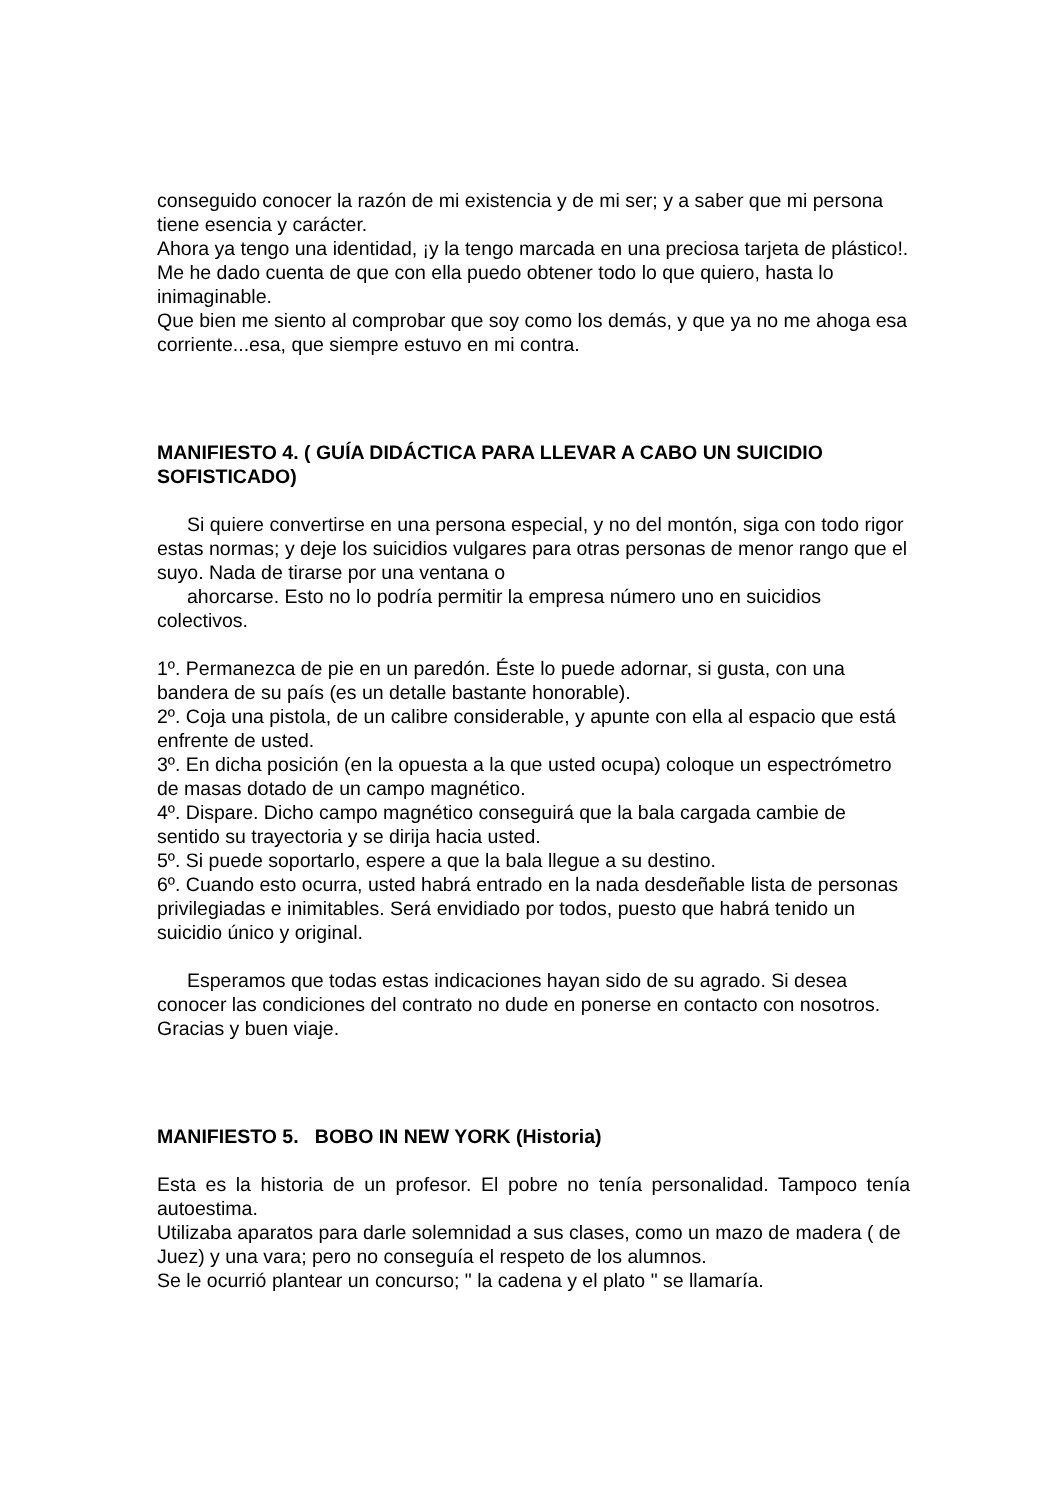conseguido conocer la razón de mi existencia y de mi ser; y a saber que mi persona tiene esencia y carácter.
Ahora ya tengo una identidad, ¡y la tengo marcada en una preciosa tarjeta de plástico!.
Me he dado cuenta de que con ella puedo obtener todo lo que quiero, hasta lo inimaginable.
Que bien me siento al comprobar que soy como los demás, y que ya no me ahoga esa corriente...esa, que siempre estuvo en mi contra.
MANIFIESTO 4. ( GUÍA DIDÁCTICA PARA LLEVAR A CABO UN SUICIDIO SOFISTICADO)
Si quiere convertirse en una persona especial, y no del montón, siga con todo rigor estas normas; y deje los suicidios vulgares para otras personas de menor rango que el suyo. Nada de tirarse por una ventana o
ahorcarse. Esto no lo podría permitir la empresa número uno en suicidios colectivos.
1º. Permanezca de pie en un paredón. Éste lo puede adornar, si gusta, con una bandera de su país (es un detalle bastante honorable).
2º. Coja una pistola, de un calibre considerable, y apunte con ella al espacio que está enfrente de usted.
3º. En dicha posición (en la opuesta a la que usted ocupa) coloque un espectrómetro de masas dotado de un campo magnético.
4º. Dispare. Dicho campo magnético conseguirá que la bala cargada cambie de sentido su trayectoria y se dirija hacia usted.
5º. Si puede soportarlo, espere a que la bala llegue a su destino.
6º. Cuando esto ocurra, usted habrá entrado en la nada desdeñable lista de personas privilegiadas e inimitables. Será envidiado por todos, puesto que habrá tenido un suicidio único y original.
Esperamos que todas estas indicaciones hayan sido de su agrado. Si desea conocer las condiciones del contrato no dude en ponerse en contacto con nosotros. Gracias y buen viaje.
MANIFIESTO 5. BOBO IN NEW YORK (Historia)
Esta es la historia de un profesor. El pobre no tenía personalidad. Tampoco tenía autoestima.
Utilizaba aparatos para darle solemnidad a sus clases, como un mazo de madera ( de Juez) y una vara; pero no conseguía el respeto de los alumnos.
Se le ocurrió plantear un concurso; " la cadena y el plato " se llamaría.